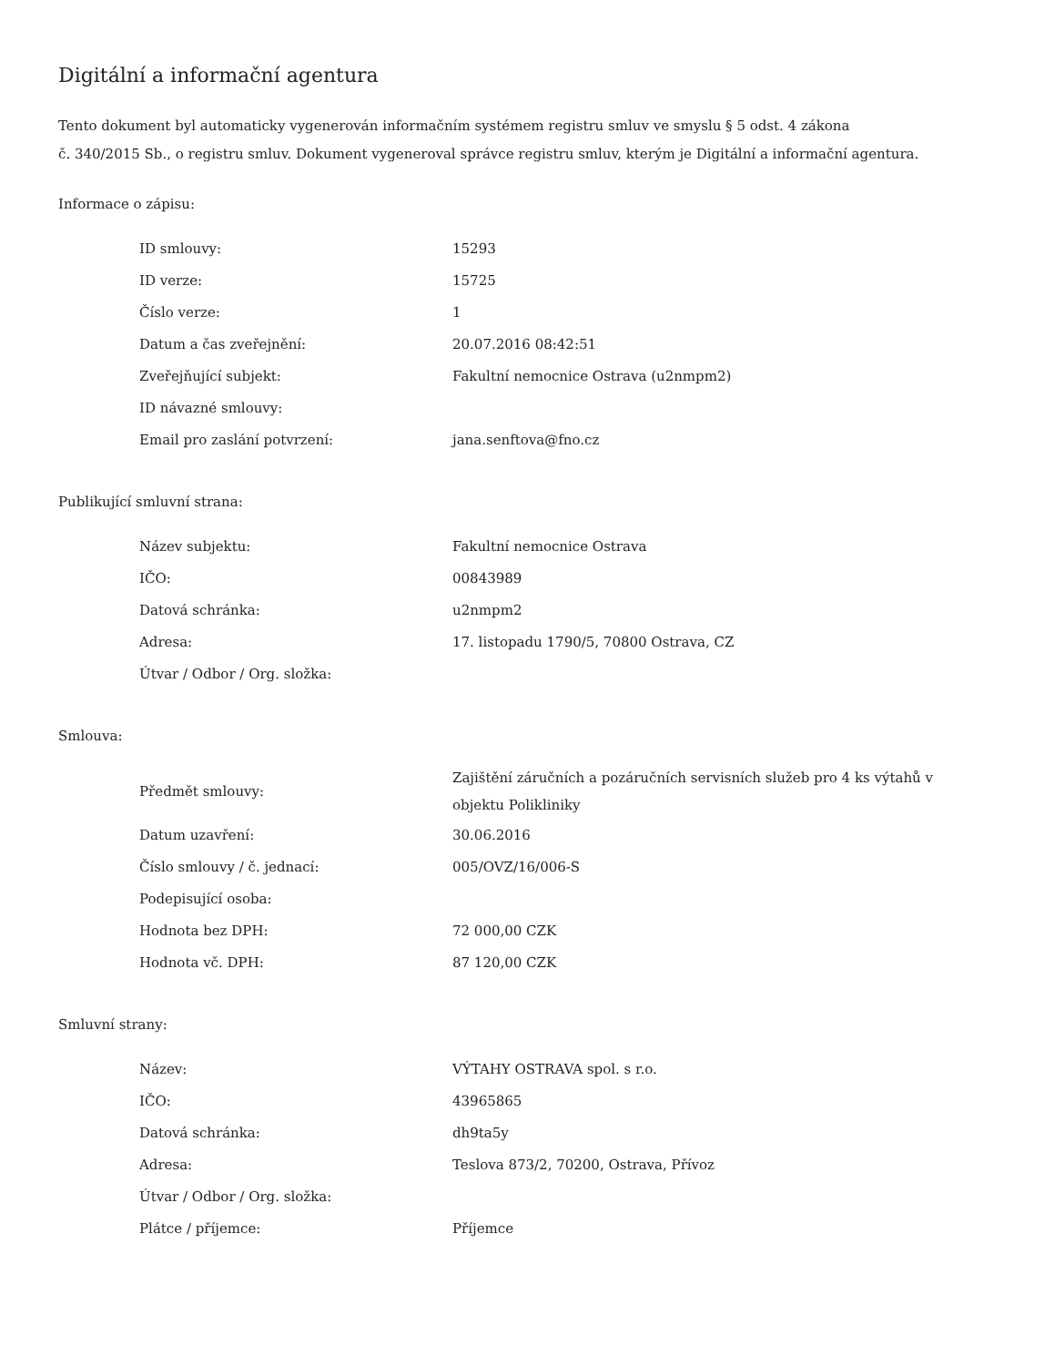Digitální a informační agentura
Tento dokument byl automaticky vygenerován informačním systémem registru smluv ve smyslu § 5 odst. 4 zákona
č. 340/2015 Sb., o registru smluv. Dokument vygeneroval správce registru smluv, kterým je Digitální a informační agentura.
Informace o zápisu:
| ID smlouvy: | 15293 |
| ID verze: | 15725 |
| Číslo verze: | 1 |
| Datum a čas zveřejnění: | 20.07.2016 08:42:51 |
| Zveřejňující subjekt: | Fakultní nemocnice Ostrava (u2nmpm2) |
| ID návazné smlouvy: | |
| Email pro zaslání potvrzení: | jana.senftova@fno.cz |
Publikující smluvní strana:
| Název subjektu: | Fakultní nemocnice Ostrava |
| IČO: | 00843989 |
| Datová schránka: | u2nmpm2 |
| Adresa: | 17. listopadu 1790/5, 70800 Ostrava, CZ |
| Útvar / Odbor / Org. složka: | |
Smlouva:
| Předmět smlouvy: | Zajištění záručních a pozáručních servisních služeb pro 4 ks výtahů v objektu Polikliniky |
| Datum uzavření: | 30.06.2016 |
| Číslo smlouvy / č. jednací: | 005/OVZ/16/006-S |
| Podepisující osoba: | |
| Hodnota bez DPH: | 72 000,00 CZK |
| Hodnota vč. DPH: | 87 120,00 CZK |
Smluvní strany:
| Název: | VÝTAHY OSTRAVA spol. s r.o. |
| IČO: | 43965865 |
| Datová schránka: | dh9ta5y |
| Adresa: | Teslova 873/2, 70200, Ostrava, Přívoz |
| Útvar / Odbor / Org. složka: | |
| Plátce / příjemce: | Příjemce |